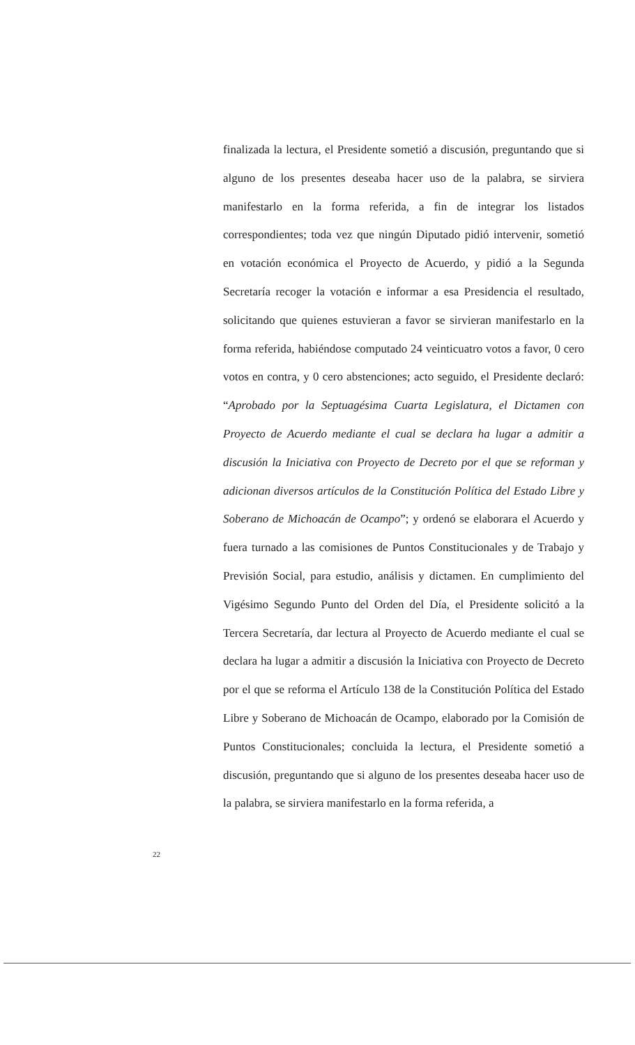finalizada la lectura, el Presidente sometió a discusión, preguntando que si alguno de los presentes deseaba hacer uso de la palabra, se sirviera manifestarlo en la forma referida, a fin de integrar los listados correspondientes; toda vez que ningún Diputado pidió intervenir, sometió en votación económica el Proyecto de Acuerdo, y pidió a la Segunda Secretaría recoger la votación e informar a esa Presidencia el resultado, solicitando que quienes estuvieran a favor se sirvieran manifestarlo en la forma referida, habiéndose computado 24 veinticuatro votos a favor, 0 cero votos en contra, y 0 cero abstenciones; acto seguido, el Presidente declaró: “Aprobado por la Septuagésima Cuarta Legislatura, el Dictamen con Proyecto de Acuerdo mediante el cual se declara ha lugar a admitir a discusión la Iniciativa con Proyecto de Decreto por el que se reforman y adicionan diversos artículos de la Constitución Política del Estado Libre y Soberano de Michoacán de Ocampo”; y ordenó se elaborara el Acuerdo y fuera turnado a las comisiones de Puntos Constitucionales y de Trabajo y Previsión Social, para estudio, análisis y dictamen. En cumplimiento del Vigésimo Segundo Punto del Orden del Día, el Presidente solicitó a la Tercera Secretaría, dar lectura al Proyecto de Acuerdo mediante el cual se declara ha lugar a admitir a discusión la Iniciativa con Proyecto de Decreto por el que se reforma el Artículo 138 de la Constitución Política del Estado Libre y Soberano de Michoacán de Ocampo, elaborado por la Comisión de Puntos Constitucionales; concluida la lectura, el Presidente sometió a discusión, preguntando que si alguno de los presentes deseaba hacer uso de la palabra, se sirviera manifestarlo en la forma referida, a
22